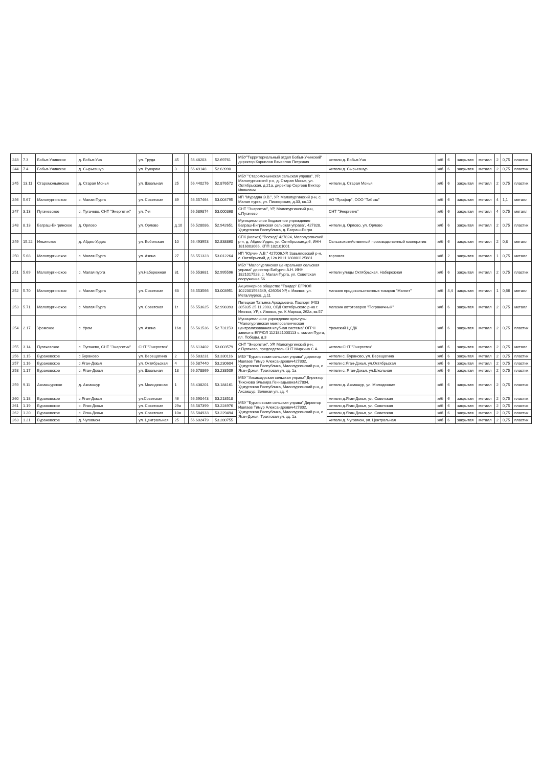| 243 | 7.3 | Бобья-Учинское | д. Бобья-Уча | ул. Труда | 45 | | 56.48203 | 52.69761 | МБУ"Территориальный отдел Бобья-Учинский" директор Корнилов Вячеслав Петрович | жители д. Бобья-Уча | ж/б | 6 | закрытая | металл | 2 | 0,75 | пластик |
| 244 | 7.4 | Бобья-Учинское | д. Сырьезшур | ул. Вукорам | 3 | | 56.49148 | 52.63990 | | жители д. Сырьезшур | ж/б | 6 | закрытая | металл | 2 | 0,75 | пластик |
| 245 | 13.11 | Старомоньинское | д. Старая Монья | ул. Школьная | 25 | | 56.440276 | 52.876572 | МБУ "Старомоньинская сельская управа", УР, Малопургинский р-н, д. Старая Монья, ул. Октябрьская, д.21а, директор Сергеев Виктор Иванович | жители д. Старая Монья | ж/б | 6 | закрытая | металл | 2 | 0,75 | пластик |
| 246 | 5.67 | Малопургинское | с. Малая Пурга | ул. Советская | 89 | | 56.557464 | 53.004795 | ИП "Мурадян Э.В.", УР, Малопургинский р-н, с. Малая пурга, ул. Пионерская, д.33, кв.13 | АО "Профор", ООО "Табыш" | ж/б | 6 | закрытая | металл | 4 | 1,1 | металл |
| 247 | 3.13 | Пугачевское | с. Пугачево, СНТ "Энергетик" | ул. 7-я | | | 56.589874 | 53.000368 | СНТ "Энергетик", УР, Малопургинский р-н, с.Пугачево | СНТ "Энергетик" | ж/б | 6 | закрытая | металл | 4 | 0,75 | металл |
| 248 | 8.13 | Баграш-Бигринское | д. Орлово | ул. Орлово | д.10 | | 56.528086, | 52.942651 | Муниципальное бюджетное учреждение Баграш-Бигринская сельская управа", 427828, Удмуртская Республика, д. Баграш-Бигра | жители д. Орлово, ул. Орлово | ж/б | 6 | закрытая | металл | 2 | 0,75 | пластик |
| 249 | 15.22 | Ильинское | д. Абдес-Урдес | ул. Бобинская | 10 | | 56.493953 | 52.838860 | СПК (колхоз) "Восход" 427824, Малопургинский р-н, д. Абдес-Урдес, ул. Октябрьская,д.6, ИНН 1816003066, КПП 182101001 | Сельскохозяйственный производственный кооператив | ж/б | 6 | закрытая | металл | 2 | 0,8 | металл |
| 250 | 5.68 | Малопургинское | с. Малая Пурга | ул. Азина | 27 | | 56.551323 | 53.012264 | ИП "Юрчин А.В." 427006,УР, Завьяловский р-н, с. Октябрьский, д.12а ИНН 180801125881 | торговля | ж/б | 2 | закрытая | металл | 1 | 0,75 | металл |
| 251 | 5.69 | Малопургинское | с. Малая пурга | ул.Набережная | 31 | | 56.553681 | 52.995596 | МБУ "Малопургинская центральная сельская управа" директор Бабурин А.Н. ИНН 1821017528, с. Малая Пурга, ул. Советская сооружение 56 | жители улицы Октябрьская, Набережная | ж/б | 6 | закрытая | металл | 2 | 0,75 | пластик |
| 252 | 5.70 | Малопургинское | с. Малая Пурга | ул. Советская | 63 | | 56.553566 | 53.003951 | Акционерное общество "Тандер" ЕГРЮЛ 1022301598549, 426054 УР, г. Ижевск, ул. Металлургов, д.11 | магазин продовольственных товаров "Магнит" | ж/б | 4,4 | закрытая | металл | 1 | 0,66 | металл |
| 253 | 5.71 | Малопургинское | с. Малая Пурга | ул. Советская | 1г | | 56.553625 | 52.998393 | Петецкая Татьяна Аркадьевна, Паспорт 9403 385835 25.11.2003, ОВД Октябрьского р-на г. Ижевск, УР, г. Ижевск, ул. К.Маркса, 262а, кв.57 | магазин автотоваров "Пограничный" | ж/б | 6 | закрытая | металл | 2 | 0,75 | металл |
| 254 | 2.17 | Уромское | с. Уром | ул. Азина | 16а | | 56.561536 | 52.731159 | Муниципальное учреждение культуры "Малопургинская межпоселенческая централизованная клубная система" ОГРН записи в ЕГРЮЛ 1121821000113 с. малая Пурга, пл. Победы, д.3 | Уромский ЦСДК | ж/б | 6 | закрытая | металл | 2 | 0,75 | пластик |
| 255 | 3.14 | Пугачевское | с. Пугачево, СНТ "Энергетик" | СНТ "Энергетик" | | | 56.613402 | 53.003579 | СНТ "Энергетик", УР, Малопургинский р-н, с.Пугачево, председатель СНТ Миркина С.А. | жители СНТ "Энергетик" | ж/б | 6 | закрытая | металл | 2 | 0,75 | металл |
| 256 | 1.15 | Бурановское | с.Бураново | ул. Верещагина | 2 | | 56.583231 | 53.330116 | МБУ "Бурановская сельская управа" директор Ишлаев Тимур Александрович427802, Удмуртская Республика, Малопургинский р-н, с Яган-Докья, Трактовая ул, зд. 1а | жители с. Бураново, ул. Верещагина | ж/б | 6 | закрытая | металл | 2 | 0,75 | пластик |
| 257 | 1.16 | Бурановское | с.Яган-Докья | ул. Октябрьская | 4 | | 56.587440 | 53.230604 | | жители с.Яган-Докья, ул.Октябрьская | ж/б | 6 | закрытая | металл | 2 | 0,75 | пластик |
| 258 | 1.17 | Бурановское | с. Яган-Докья | ул. Школьная | 18 | | 56.578869 | 53.238509 | | жители с. Яган-Докья, ул.Школьная | ж/б | 6 | закрытая | металл | 2 | 0,75 | пластик |
| 259 | 9.11 | Аксакшурское | д. Аксакшур | ул. Молодежная | 1 | | 56.438201 | 53.184161 | МБУ "Аксакшурская сельская управа" Директор Тихонова Эльвира Геннадьевна427804, Удмуртская Республика, Малопургинский р-н, д Аксакшур, Зеленая ул, зд. 4 | жители д. Аксакшур, ул. Молодежная | ж/б | 6 | закрытая | металл | 2 | 0,75 | пластик |
| 260 | 1.18 | Бурановское | с.Яган-Докья | ул.Советская | 46 | | 56.590443 | 53.218518 | МБУ "Бурановская сельская управа" Директор Ишлаев Тимур Александрович427802, Удмуртская Республика, Малопургинский р-н, с Яган-Докья, Трактовая ул, зд. 1а | жители д.Яган-Докья, ул. Советская | ж/б | 6 | закрытая | металл | 2 | 0,75 | пластик |
| 261 | 1.19 | Бурановское | с. Яган-Докья | ул. Советская | 29а | | 56.587399 | 53.224976 | | жители д.Яган-Докья, ул. Советская | ж/б | 6 | закрытая | металл | 2 | 0,75 | пластик |
| 262 | 1.20 | Бурановское | с. Яган-Докья | ул. Советская | 10а | | 56.584933 | 53.229494 | | жители д.Яган-Докья, ул. Советская | ж/б | 6 | закрытая | металл | 2 | 0,75 | пластик |
| 263 | 1.21 | Бурановское | д. Чуговмон | ул. Центральная | 25 | | 56.602479 | 53.280755 | | жители д. Чуговмон, ул. Центральная | ж/б | 6 | закрытая | металл | 2 | 0,75 | пластик |